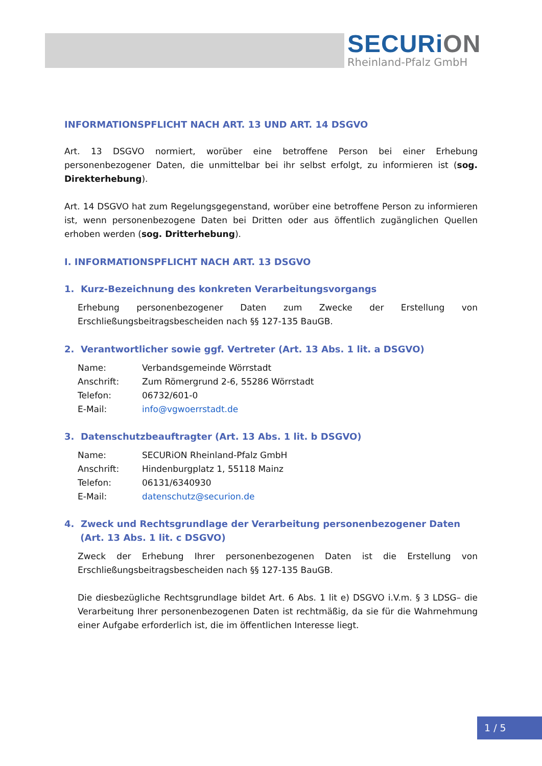SECURiON
Rheinland-Pfalz GmbH
INFORMATIONSPFLICHT NACH ART. 13 UND ART. 14 DSGVO
Art. 13 DSGVO normiert, worüber eine betroffene Person bei einer Erhebung personenbezogener Daten, die unmittelbar bei ihr selbst erfolgt, zu informieren ist (sog. Direkterhebung).
Art. 14 DSGVO hat zum Regelungsgegenstand, worüber eine betroffene Person zu informieren ist, wenn personenbezogene Daten bei Dritten oder aus öffentlich zugänglichen Quellen erhoben werden (sog. Dritterhebung).
I. INFORMATIONSPFLICHT NACH ART. 13 DSGVO
1. Kurz-Bezeichnung des konkreten Verarbeitungsvorgangs
Erhebung personenbezogener Daten zum Zwecke der Erstellung von Erschließungsbeitragsbescheiden nach §§ 127-135 BauGB.
2. Verantwortlicher sowie ggf. Vertreter (Art. 13 Abs. 1 lit. a DSGVO)
| Name: | Verbandsgemeinde Wörrstadt |
| Anschrift: | Zum Römergrund 2-6, 55286 Wörrstadt |
| Telefon: | 06732/601-0 |
| E-Mail: | info@vgwoerrstadt.de |
3. Datenschutzbeauftragter (Art. 13 Abs. 1 lit. b DSGVO)
| Name: | SECURiON Rheinland-Pfalz GmbH |
| Anschrift: | Hindenburgplatz 1, 55118 Mainz |
| Telefon: | 06131/6340930 |
| E-Mail: | datenschutz@securion.de |
4. Zweck und Rechtsgrundlage der Verarbeitung personenbezogener Daten
(Art. 13 Abs. 1 lit. c DSGVO)
Zweck der Erhebung Ihrer personenbezogenen Daten ist die Erstellung von Erschließungsbeitragsbescheiden nach §§ 127-135 BauGB.
Die diesbezügliche Rechtsgrundlage bildet Art. 6 Abs. 1 lit e) DSGVO i.V.m. § 3 LDSG– die Verarbeitung Ihrer personenbezogenen Daten ist rechtmäßig, da sie für die Wahrnehmung einer Aufgabe erforderlich ist, die im öffentlichen Interesse liegt.
1 / 5